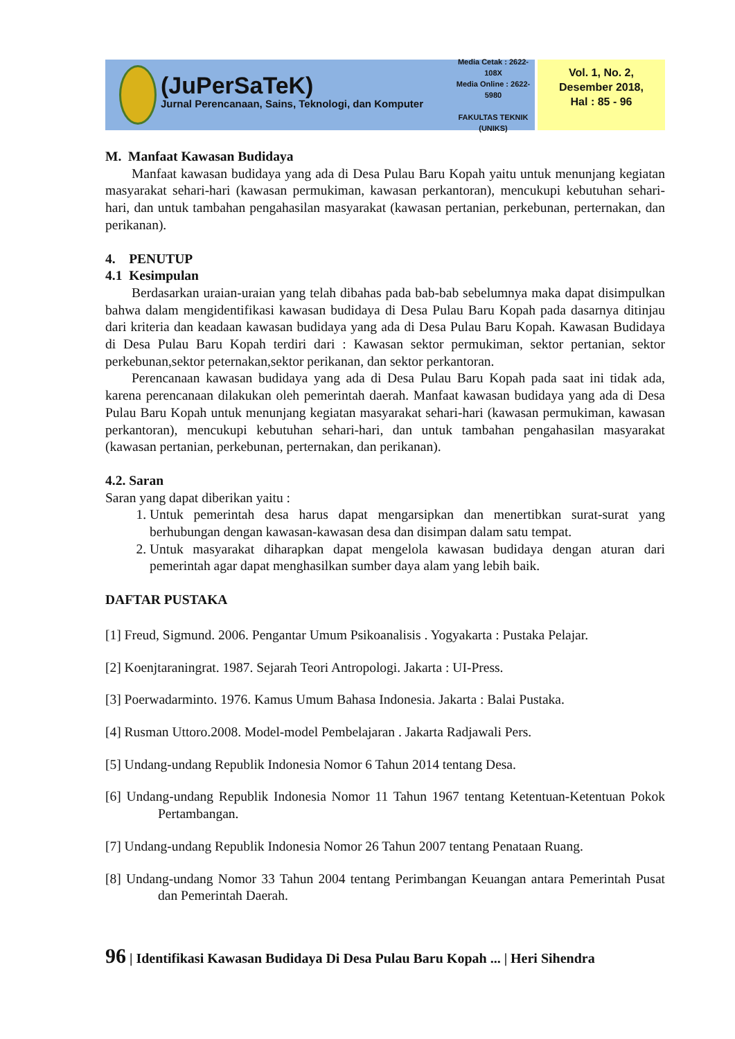(JuPerSaTeK)
Jurnal Perencanaan, Sains, Teknologi, dan Komputer
Media Cetak : 2622-108X
Media Online : 2622-5980
FAKULTAS TEKNIK
(UNIKS)
Vol. 1, No. 2,
Desember 2018,
Hal : 85 - 96
M. Manfaat Kawasan Budidaya
Manfaat kawasan budidaya yang ada di Desa Pulau Baru Kopah yaitu untuk menunjang kegiatan masyarakat sehari-hari (kawasan permukiman, kawasan perkantoran), mencukupi kebutuhan sehari-hari, dan untuk tambahan pengahasilan masyarakat (kawasan pertanian, perkebunan, perternakan, dan perikanan).
4. PENUTUP
4.1 Kesimpulan
Berdasarkan uraian-uraian yang telah dibahas pada bab-bab sebelumnya maka dapat disimpulkan bahwa dalam mengidentifikasi kawasan budidaya di Desa Pulau Baru Kopah pada dasarnya ditinjau dari kriteria dan keadaan kawasan budidaya yang ada di Desa Pulau Baru Kopah. Kawasan Budidaya di Desa Pulau Baru Kopah terdiri dari : Kawasan sektor permukiman, sektor pertanian, sektor perkebunan,sektor peternakan,sektor perikanan, dan sektor perkantoran.
Perencanaan kawasan budidaya yang ada di Desa Pulau Baru Kopah pada saat ini tidak ada, karena perencanaan dilakukan oleh pemerintah daerah. Manfaat kawasan budidaya yang ada di Desa Pulau Baru Kopah untuk menunjang kegiatan masyarakat sehari-hari (kawasan permukiman, kawasan perkantoran), mencukupi kebutuhan sehari-hari, dan untuk tambahan pengahasilan masyarakat (kawasan pertanian, perkebunan, perternakan, dan perikanan).
4.2. Saran
Saran yang dapat diberikan yaitu :
1. Untuk pemerintah desa harus dapat mengarsipkan dan menertibkan surat-surat yang berhubungan dengan kawasan-kawasan desa dan disimpan dalam satu tempat.
2. Untuk masyarakat diharapkan dapat mengelola kawasan budidaya dengan aturan dari pemerintah agar dapat menghasilkan sumber daya alam yang lebih baik.
DAFTAR PUSTAKA
[1] Freud, Sigmund. 2006. Pengantar Umum Psikoanalisis . Yogyakarta : Pustaka Pelajar.
[2] Koenjtaraningrat. 1987. Sejarah Teori Antropologi. Jakarta : UI-Press.
[3] Poerwadarminto. 1976. Kamus Umum Bahasa Indonesia. Jakarta : Balai Pustaka.
[4] Rusman Uttoro.2008. Model-model Pembelajaran . Jakarta Radjawali Pers.
[5] Undang-undang Republik Indonesia Nomor 6 Tahun 2014 tentang Desa.
[6] Undang-undang Republik Indonesia Nomor 11 Tahun 1967 tentang Ketentuan-Ketentuan Pokok Pertambangan.
[7] Undang-undang Republik Indonesia Nomor 26 Tahun 2007 tentang Penataan Ruang.
[8] Undang-undang Nomor 33 Tahun 2004 tentang Perimbangan Keuangan antara Pemerintah Pusat dan Pemerintah Daerah.
96 | Identifikasi Kawasan Budidaya Di Desa Pulau Baru Kopah ... | Heri Sihendra